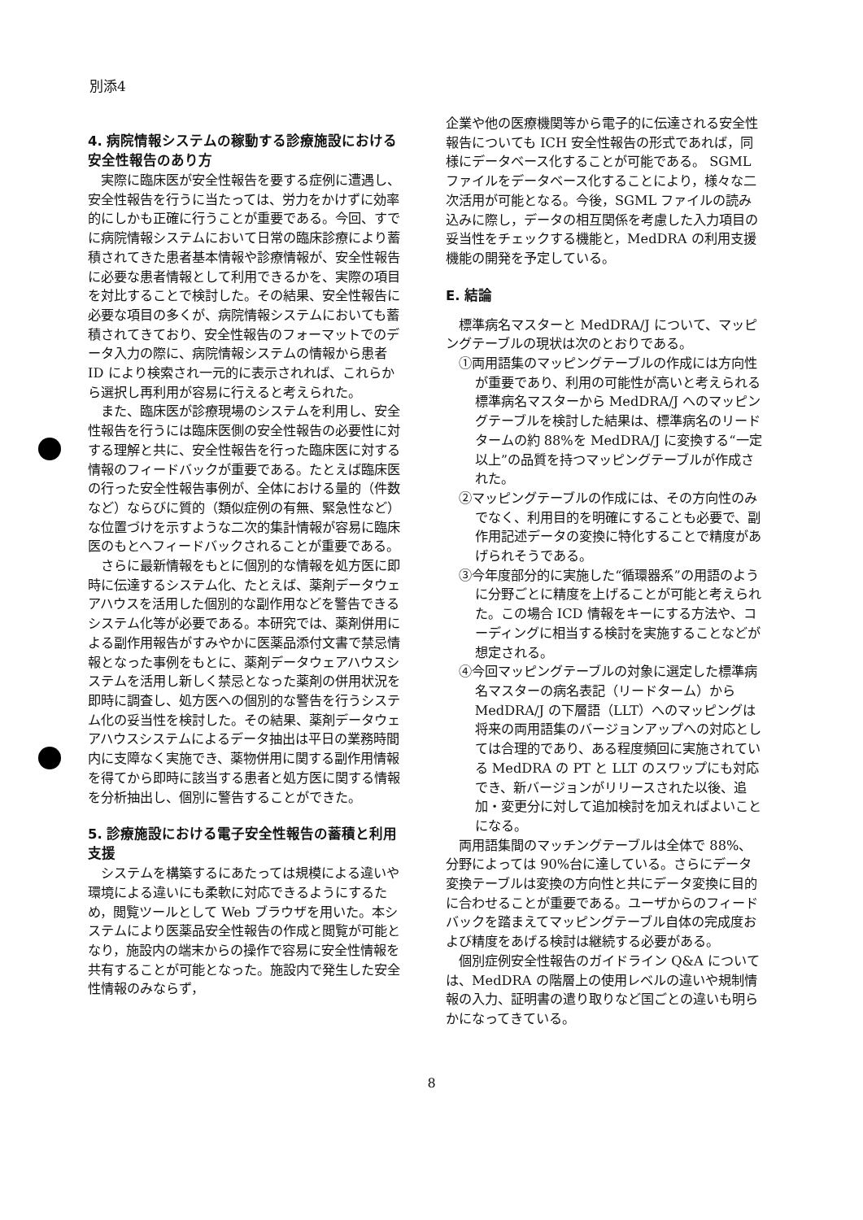別添4
4. 病院情報システムの稼動する診療施設における安全性報告のあり方
実際に臨床医が安全性報告を要する症例に遭遇し、安全性報告を行うに当たっては、労力をかけずに効率的にしかも正確に行うことが重要である。今回、すでに病院情報システムにおいて日常の臨床診療により蓄積されてきた患者基本情報や診療情報が、安全性報告に必要な患者情報として利用できるかを、実際の項目を対比することで検討した。その結果、安全性報告に必要な項目の多くが、病院情報システムにおいても蓄積されてきており、安全性報告のフォーマットでのデータ入力の際に、病院情報システムの情報から患者 ID により検索され一元的に表示されれば、これらから選択し再利用が容易に行えると考えられた。
また、臨床医が診療現場のシステムを利用し、安全性報告を行うには臨床医側の安全性報告の必要性に対する理解と共に、安全性報告を行った臨床医に対する情報のフィードバックが重要である。たとえば臨床医の行った安全性報告事例が、全体における量的（件数など）ならびに質的（類似症例の有無、緊急性など）な位置づけを示すような二次的集計情報が容易に臨床医のもとへフィードバックされることが重要である。
さらに最新情報をもとに個別的な情報を処方医に即時に伝達するシステム化、たとえば、薬剤データウェアハウスを活用した個別的な副作用などを警告できるシステム化等が必要である。本研究では、薬剤併用による副作用報告がすみやかに医薬品添付文書で禁忌情報となった事例をもとに、薬剤データウェアハウスシステムを活用し新しく禁忌となった薬剤の併用状況を即時に調査し、処方医への個別的な警告を行うシステム化の妥当性を検討した。その結果、薬剤データウェアハウスシステムによるデータ抽出は平日の業務時間内に支障なく実施でき、薬物併用に関する副作用情報を得てから即時に該当する患者と処方医に関する情報を分析抽出し、個別に警告することができた。
5. 診療施設における電子安全性報告の蓄積と利用支援
システムを構築するにあたっては規模による違いや環境による違いにも柔軟に対応できるようにするため，閲覧ツールとして Web ブラウザを用いた。本システムにより医薬品安全性報告の作成と閲覧が可能となり，施設内の端末からの操作で容易に安全性情報を共有することが可能となった。施設内で発生した安全性情報のみならず，
企業や他の医療機関等から電子的に伝達される安全性報告についても ICH 安全性報告の形式であれば，同様にデータベース化することが可能である。 SGML ファイルをデータベース化することにより，様々な二次活用が可能となる。今後，SGML ファイルの読み込みに際し，データの相互関係を考慮した入力項目の妥当性をチェックする機能と，MedDRA の利用支援機能の開発を予定している。
E. 結論
標準病名マスターと MedDRA/J について、マッピングテーブルの現状は次のとおりである。
①両用語集のマッピングテーブルの作成には方向性が重要であり、利用の可能性が高いと考えられる標準病名マスターから MedDRA/J へのマッピングテーブルを検討した結果は、標準病名のリードタームの約 88%を MedDRA/J に変換する“一定以上”の品質を持つマッピングテーブルが作成された。
②マッピングテーブルの作成には、その方向性のみでなく、利用目的を明確にすることも必要で、副作用記述データの変換に特化することで精度があげられそうである。
③今年度部分的に実施した“循環器系”の用語のように分野ごとに精度を上げることが可能と考えられた。この場合 ICD 情報をキーにする方法や、コーディングに相当する検討を実施することなどが想定される。
④今回マッピングテーブルの対象に選定した標準病名マスターの病名表記（リードターム）から MedDRA/J の下層語（LLT）へのマッピングは将来の両用語集のバージョンアップへの対応としては合理的であり、ある程度頻回に実施されている MedDRA の PT と LLT のスワップにも対応でき、新バージョンがリリースされた以後、追加・変更分に対して追加検討を加えればよいことになる。
両用語集間のマッチングテーブルは全体で 88%、分野によっては 90%台に達している。さらにデータ変換テーブルは変換の方向性と共にデータ変換に目的に合わせることが重要である。ユーザからのフィードバックを踏まえてマッピングテーブル自体の完成度および精度をあげる検討は継続する必要がある。
個別症例安全性報告のガイドライン Q&A については、MedDRA の階層上の使用レベルの違いや規制情報の入力、証明書の遣り取りなど国ごとの違いも明らかになってきている。
8